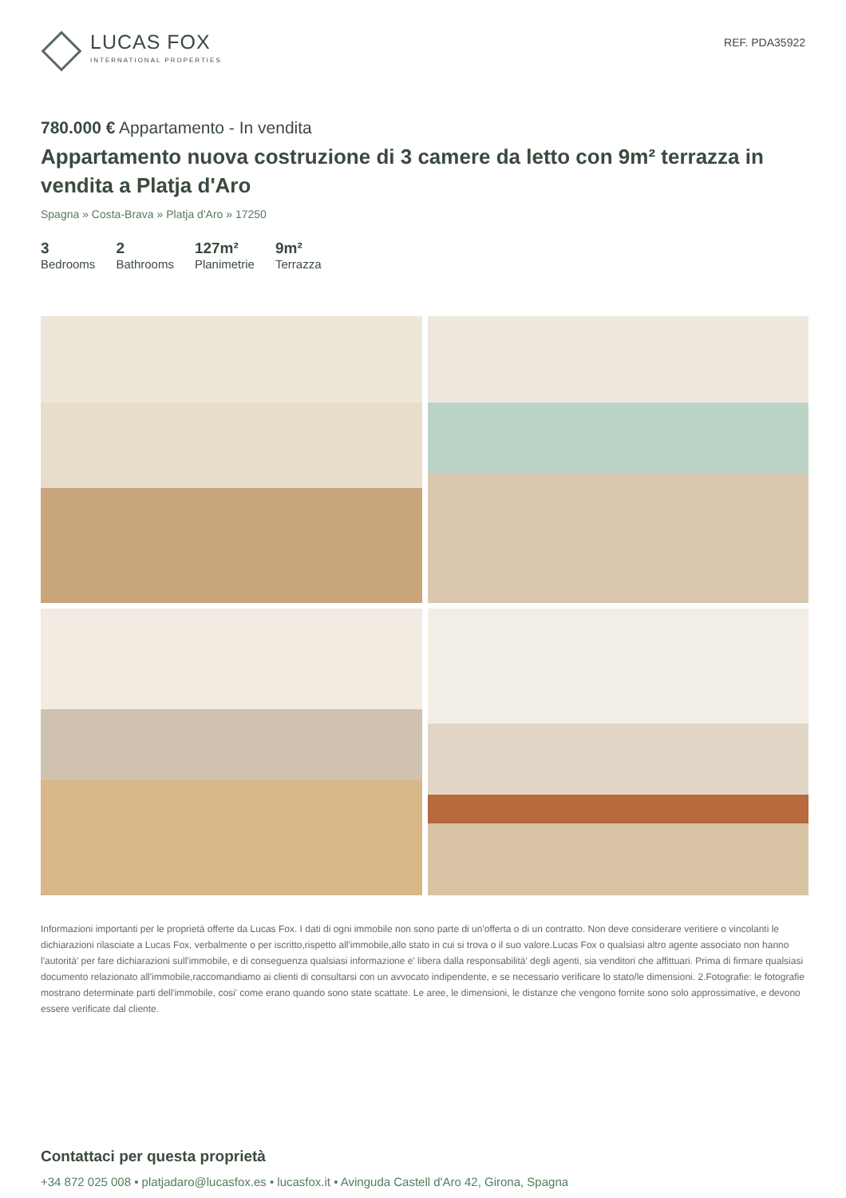LUCAS FOX
INTERNATIONAL PROPERTIES
REF. PDA35922
780.000 € Appartamento - In vendita
Appartamento nuova costruzione di 3 camere da letto con 9m² terrazza in vendita a Platja d'Aro
Spagna » Costa-Brava » Platja d'Aro » 17250
3
Bedrooms
2
Bathrooms
127m²
Planimetrie
9m²
Terrazza
Informazioni importanti per le proprietà offerte da Lucas Fox. I dati di ogni immobile non sono parte di un'offerta o di un contratto. Non deve considerare veritiere o vincolanti le dichiarazioni rilasciate a Lucas Fox, verbalmente o per iscritto,rispetto all'immobile,allo stato in cui si trova o il suo valore.Lucas Fox o qualsiasi altro agente associato non hanno l'autorità' per fare dichiarazioni sull'immobile, e di conseguenza qualsiasi informazione e' libera dalla responsabilità' degli agenti, sia venditori che affittuari. Prima di firmare qualsiasi documento relazionato all'immobile,raccomandiamo ai clienti di consultarsi con un avvocato indipendente, e se necessario verificare lo stato/le dimensioni. 2.Fotografie: le fotografie mostrano determinate parti dell'immobile, cosi' come erano quando sono state scattate. Le aree, le dimensioni, le distanze che vengono fornite sono solo approssimative, e devono essere verificate dal cliente.
Contattaci per questa proprietà
+34 872 025 008 • platjadaro@lucasfox.es • lucasfox.it • Avinguda Castell d'Aro 42, Girona, Spagna